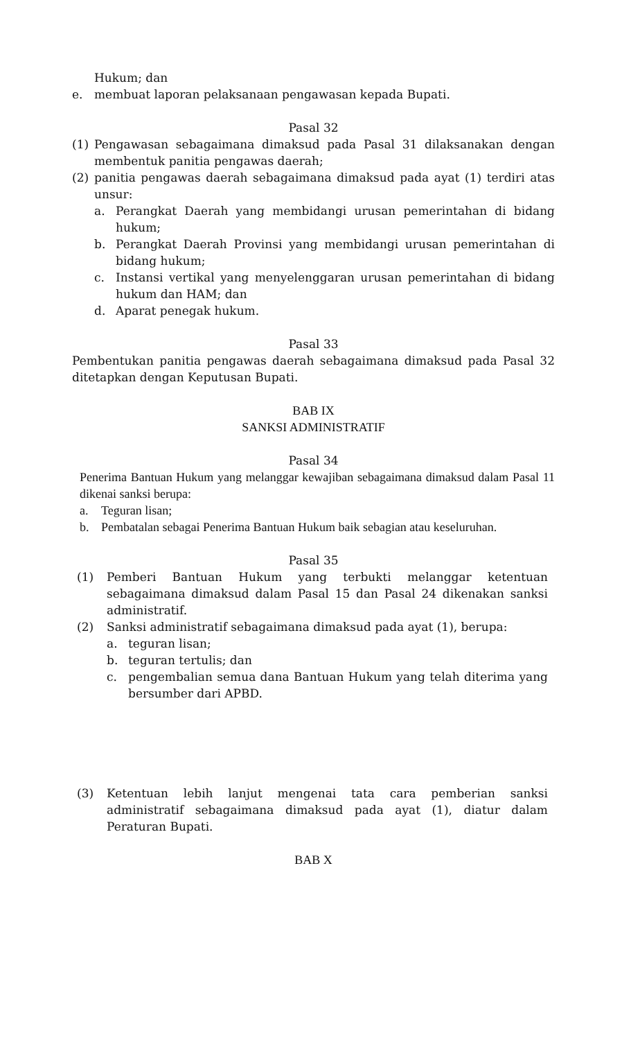Hukum; dan
e. membuat laporan pelaksanaan pengawasan kepada Bupati.
Pasal 32
(1) Pengawasan sebagaimana dimaksud pada Pasal 31 dilaksanakan dengan membentuk panitia pengawas daerah;
(2) panitia pengawas daerah sebagaimana dimaksud pada ayat (1) terdiri atas unsur:
a. Perangkat Daerah yang membidangi urusan pemerintahan di bidang hukum;
b. Perangkat Daerah Provinsi yang membidangi urusan pemerintahan di bidang hukum;
c. Instansi vertikal yang menyelenggaran urusan pemerintahan di bidang hukum dan HAM; dan
d. Aparat penegak hukum.
Pasal 33
Pembentukan panitia pengawas daerah sebagaimana dimaksud pada Pasal 32 ditetapkan dengan Keputusan Bupati.
BAB IX
SANKSI ADMINISTRATIF
Pasal 34
Penerima Bantuan Hukum yang melanggar kewajiban sebagaimana dimaksud dalam Pasal 11 dikenai sanksi berupa:
a. Teguran lisan;
b. Pembatalan sebagai Penerima Bantuan Hukum baik sebagian atau keseluruhan.
Pasal 35
(1) Pemberi Bantuan Hukum yang terbukti melanggar ketentuan sebagaimana dimaksud dalam Pasal 15 dan Pasal 24 dikenakan sanksi administratif.
(2) Sanksi administratif sebagaimana dimaksud pada ayat (1), berupa:
a. teguran lisan;
b. teguran tertulis; dan
c. pengembalian semua dana Bantuan Hukum yang telah diterima yang bersumber dari APBD.
(3) Ketentuan lebih lanjut mengenai tata cara pemberian sanksi administratif sebagaimana dimaksud pada ayat (1), diatur dalam Peraturan Bupati.
BAB X